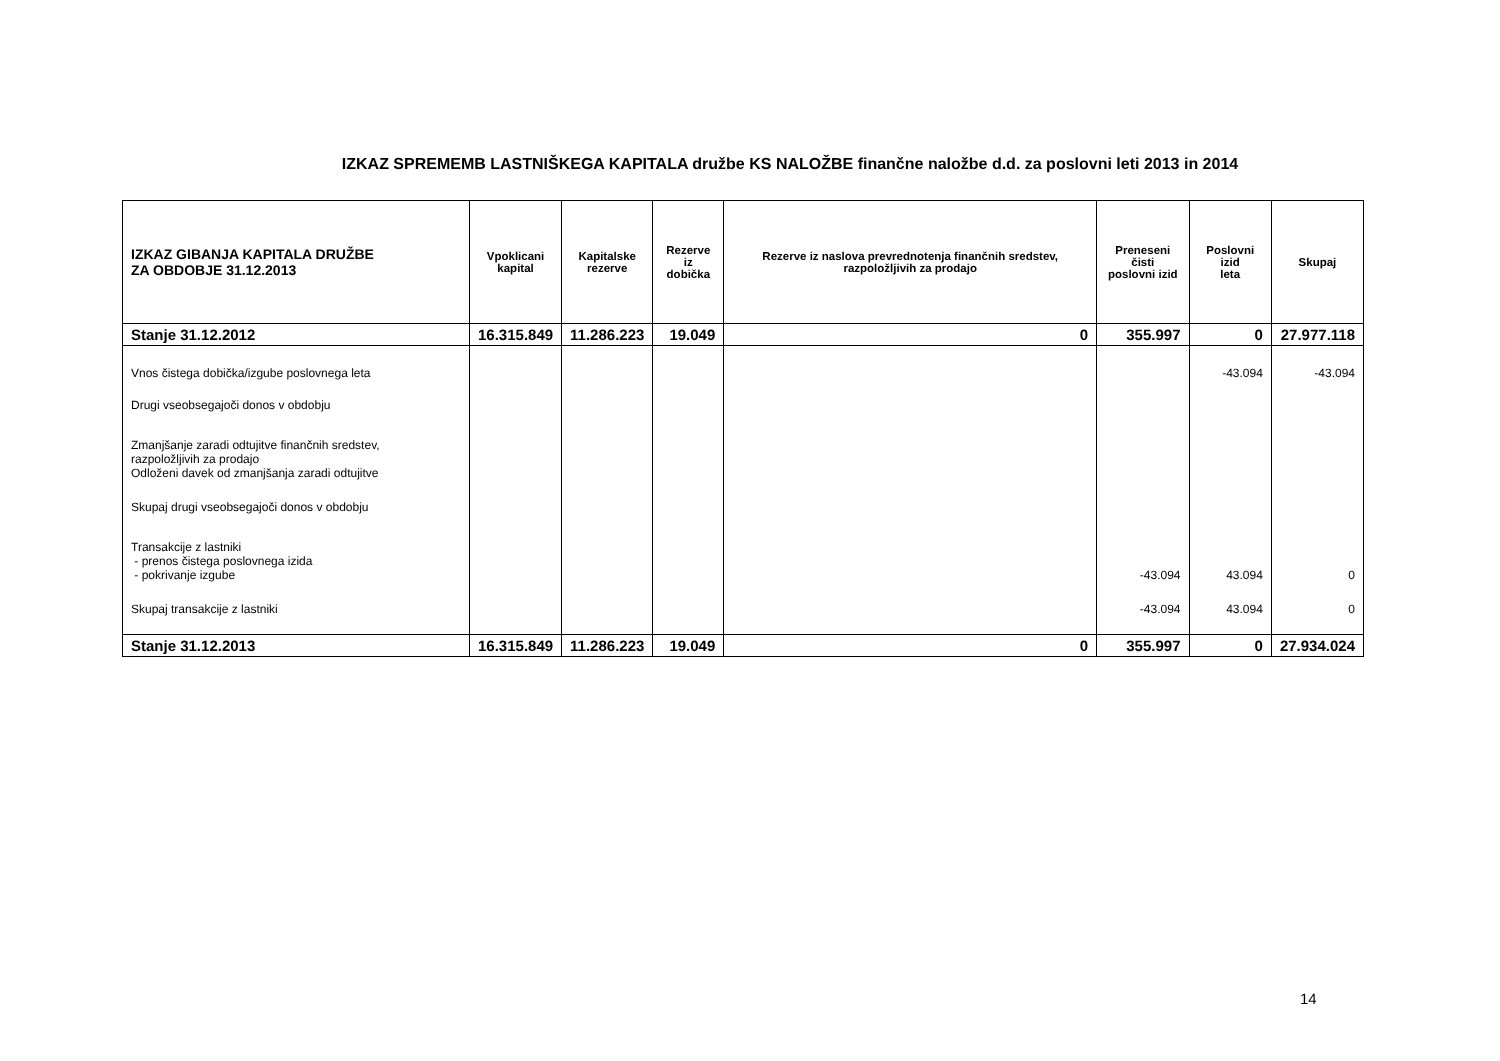IZKAZ SPREMEMB LASTNIŠKEGA KAPITALA družbe KS NALOŽBE finančne naložbe d.d. za poslovni leti 2013 in 2014
| IZKAZ GIBANJA KAPITALA DRUŽBE ZA OBDOBJE 31.12.2013 | Vpoklicani kapital | Kapitalske rezerve | Rezerve iz dobička | Rezerve iz naslova prevrednotenja finančnih sredstev, razpoložljivih za prodajo | Preneseni čisti poslovni izid | Poslovni izid leta | Skupaj |
| --- | --- | --- | --- | --- | --- | --- | --- |
| Stanje 31.12.2012 | 16.315.849 | 11.286.223 | 19.049 | 0 | 355.997 | 0 | 27.977.118 |
| Vnos čistega dobička/izgube poslovnega leta | | | | | | -43.094 | -43.094 |
| Drugi vseobsegajoči donos v obdobju | | | | | | | |
| Zmanjšanje zaradi odtujitve finančnih sredstev, razpoložljivih za prodajo Odloženi davek od zmanjšanja zaradi odtujitve | | | | | | | |
| Skupaj drugi vseobsegajoči donos v obdobju | | | | | | | |
| Transakcije z lastniki - prenos čistega poslovnega izida - pokrivanje izgube | | | | | -43.094 | 43.094 | 0 |
| Skupaj transakcije z lastniki | | | | | -43.094 | 43.094 | 0 |
| Stanje 31.12.2013 | 16.315.849 | 11.286.223 | 19.049 | 0 | 355.997 | 0 | 27.934.024 |
14